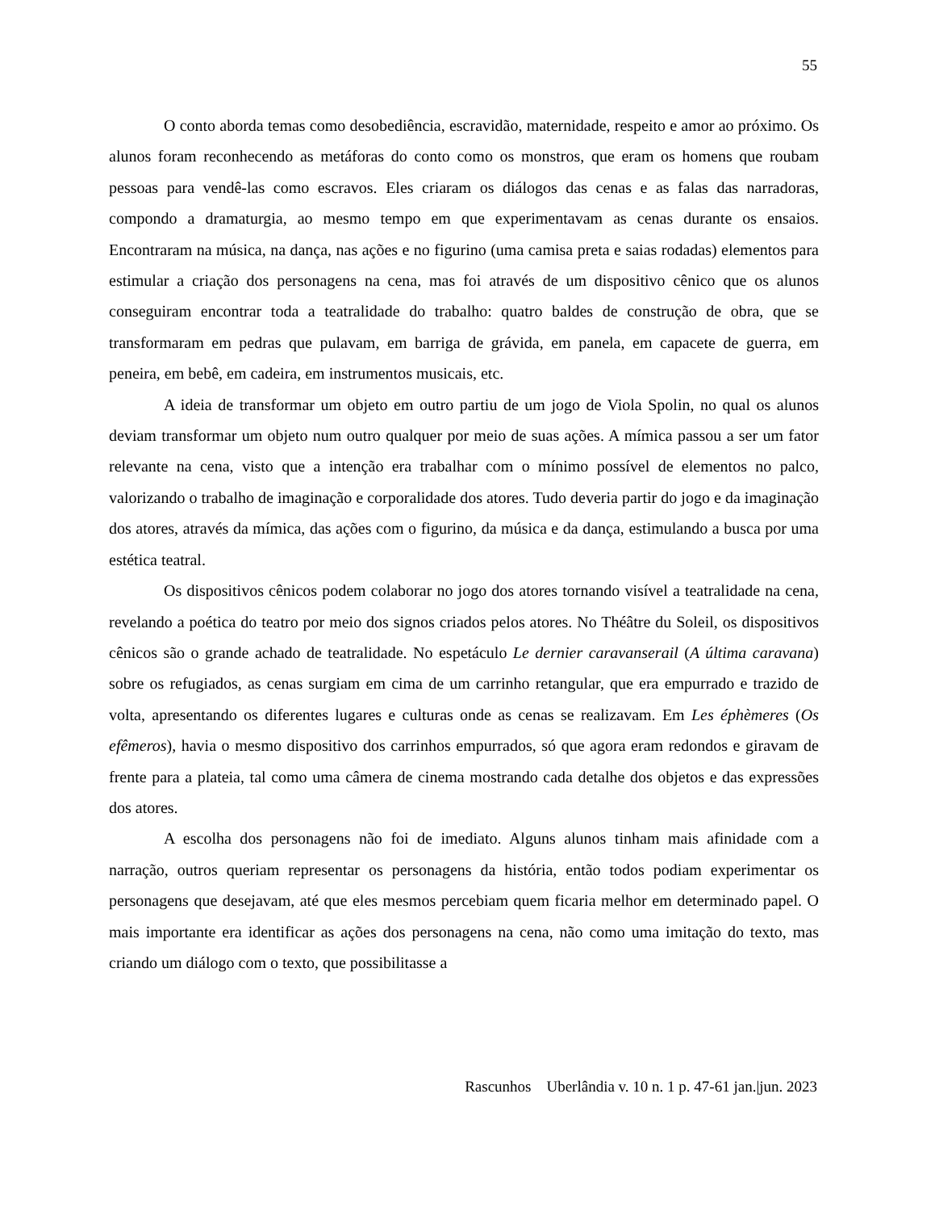55
O conto aborda temas como desobediência, escravidão, maternidade, respeito e amor ao próximo. Os alunos foram reconhecendo as metáforas do conto como os monstros, que eram os homens que roubam pessoas para vendê-las como escravos. Eles criaram os diálogos das cenas e as falas das narradoras, compondo a dramaturgia, ao mesmo tempo em que experimentavam as cenas durante os ensaios. Encontraram na música, na dança, nas ações e no figurino (uma camisa preta e saias rodadas) elementos para estimular a criação dos personagens na cena, mas foi através de um dispositivo cênico que os alunos conseguiram encontrar toda a teatralidade do trabalho: quatro baldes de construção de obra, que se transformaram em pedras que pulavam, em barriga de grávida, em panela, em capacete de guerra, em peneira, em bebê, em cadeira, em instrumentos musicais, etc.
A ideia de transformar um objeto em outro partiu de um jogo de Viola Spolin, no qual os alunos deviam transformar um objeto num outro qualquer por meio de suas ações. A mímica passou a ser um fator relevante na cena, visto que a intenção era trabalhar com o mínimo possível de elementos no palco, valorizando o trabalho de imaginação e corporalidade dos atores. Tudo deveria partir do jogo e da imaginação dos atores, através da mímica, das ações com o figurino, da música e da dança, estimulando a busca por uma estética teatral.
Os dispositivos cênicos podem colaborar no jogo dos atores tornando visível a teatralidade na cena, revelando a poética do teatro por meio dos signos criados pelos atores. No Théâtre du Soleil, os dispositivos cênicos são o grande achado de teatralidade. No espetáculo Le dernier caravanserail (A última caravana) sobre os refugiados, as cenas surgiam em cima de um carrinho retangular, que era empurrado e trazido de volta, apresentando os diferentes lugares e culturas onde as cenas se realizavam. Em Les éphèmeres (Os efêmeros), havia o mesmo dispositivo dos carrinhos empurrados, só que agora eram redondos e giravam de frente para a plateia, tal como uma câmera de cinema mostrando cada detalhe dos objetos e das expressões dos atores.
A escolha dos personagens não foi de imediato. Alguns alunos tinham mais afinidade com a narração, outros queriam representar os personagens da história, então todos podiam experimentar os personagens que desejavam, até que eles mesmos percebiam quem ficaria melhor em determinado papel. O mais importante era identificar as ações dos personagens na cena, não como uma imitação do texto, mas criando um diálogo com o texto, que possibilitasse a
Rascunhos Uberlândia v. 10 n. 1 p. 47-61 jan.|jun. 2023